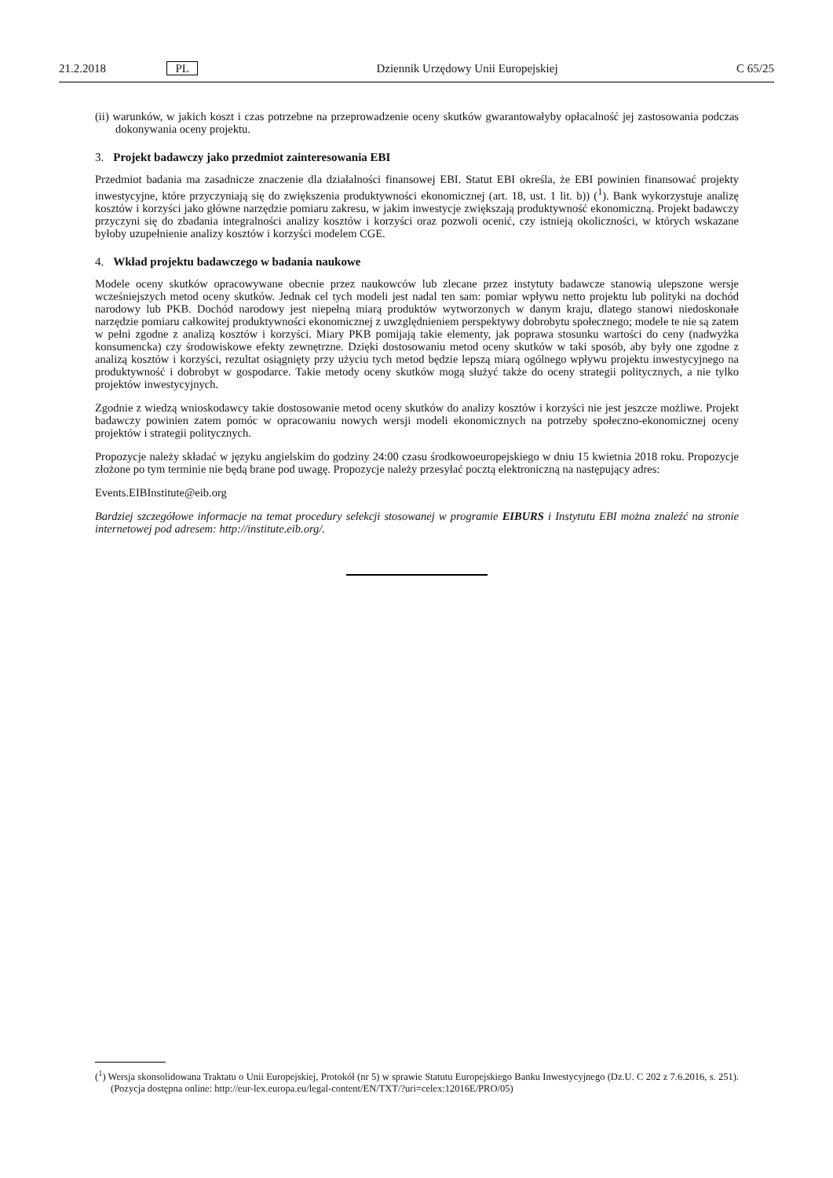21.2.2018 PL Dziennik Urzędowy Unii Europejskiej C 65/25
(ii) warunków, w jakich koszt i czas potrzebne na przeprowadzenie oceny skutków gwarantowałyby opłacalność jej zastosowania podczas dokonywania oceny projektu.
3. Projekt badawczy jako przedmiot zainteresowania EBI
Przedmiot badania ma zasadnicze znaczenie dla działalności finansowej EBI. Statut EBI określa, że EBI powinien finansować projekty inwestycyjne, które przyczyniają się do zwiększenia produktywności ekonomicznej (art. 18, ust. 1 lit. b)) (<sup>1</sup>). Bank wykorzystuje analizę kosztów i korzyści jako główne narzędzie pomiaru zakresu, w jakim inwestycje zwiększają produktywność ekonomiczną. Projekt badawczy przyczyni się do zbadania integralności analizy kosztów i korzyści oraz pozwoli ocenić, czy istnieją okoliczności, w których wskazane byłoby uzupełnienie analizy kosztów i korzyści modelem CGE.
4. Wkład projektu badawczego w badania naukowe
Modele oceny skutków opracowywane obecnie przez naukowców lub zlecane przez instytuty badawcze stanowią ulepszone wersje wcześniejszych metod oceny skutków. Jednak cel tych modeli jest nadal ten sam: pomiar wpływu netto projektu lub polityki na dochód narodowy lub PKB. Dochód narodowy jest niepełną miarą produktów wytworzonych w danym kraju, dlatego stanowi niedoskonałe narzędzie pomiaru całkowitej produktywności ekonomicznej z uwzględnieniem perspektywy dobrobytu społecznego; modele te nie są zatem w pełni zgodne z analizą kosztów i korzyści. Miary PKB pomijają takie elementy, jak poprawa stosunku wartości do ceny (nadwyżka konsumencka) czy środowiskowe efekty zewnętrzne. Dzięki dostosowaniu metod oceny skutków w taki sposób, aby były one zgodne z analizą kosztów i korzyści, rezultat osiągnięty przy użyciu tych metod będzie lepszą miarą ogólnego wpływu projektu inwestycyjnego na produktywność i dobrobyt w gospodarce. Takie metody oceny skutków mogą służyć także do oceny strategii politycznych, a nie tylko projektów inwestycyjnych.
Zgodnie z wiedzą wnioskodawcy takie dostosowanie metod oceny skutków do analizy kosztów i korzyści nie jest jeszcze możliwe. Projekt badawczy powinien zatem pomóc w opracowaniu nowych wersji modeli ekonomicznych na potrzeby społeczno-ekonomicznej oceny projektów i strategii politycznych.
Propozycje należy składać w języku angielskim do godziny 24:00 czasu środkowoeuropejskiego w dniu 15 kwietnia 2018 roku. Propozycje złożone po tym terminie nie będą brane pod uwagę. Propozycje należy przesyłać pocztą elektroniczną na następujący adres:
Events.EIBInstitute@eib.org
Bardziej szczegółowe informacje na temat procedury selekcji stosowanej w programie EIBURS i Instytutu EBI można znaleźć na stronie internetowej pod adresem: http://institute.eib.org/.
(<sup>1</sup>) Wersja skonsolidowana Traktatu o Unii Europejskiej, Protokół (nr 5) w sprawie Statutu Europejskiego Banku Inwestycyjnego (Dz.U. C 202 z 7.6.2016, s. 251). (Pozycja dostępna online: http://eur-lex.europa.eu/legal-content/EN/TXT/?uri=celex:12016E/PRO/05)